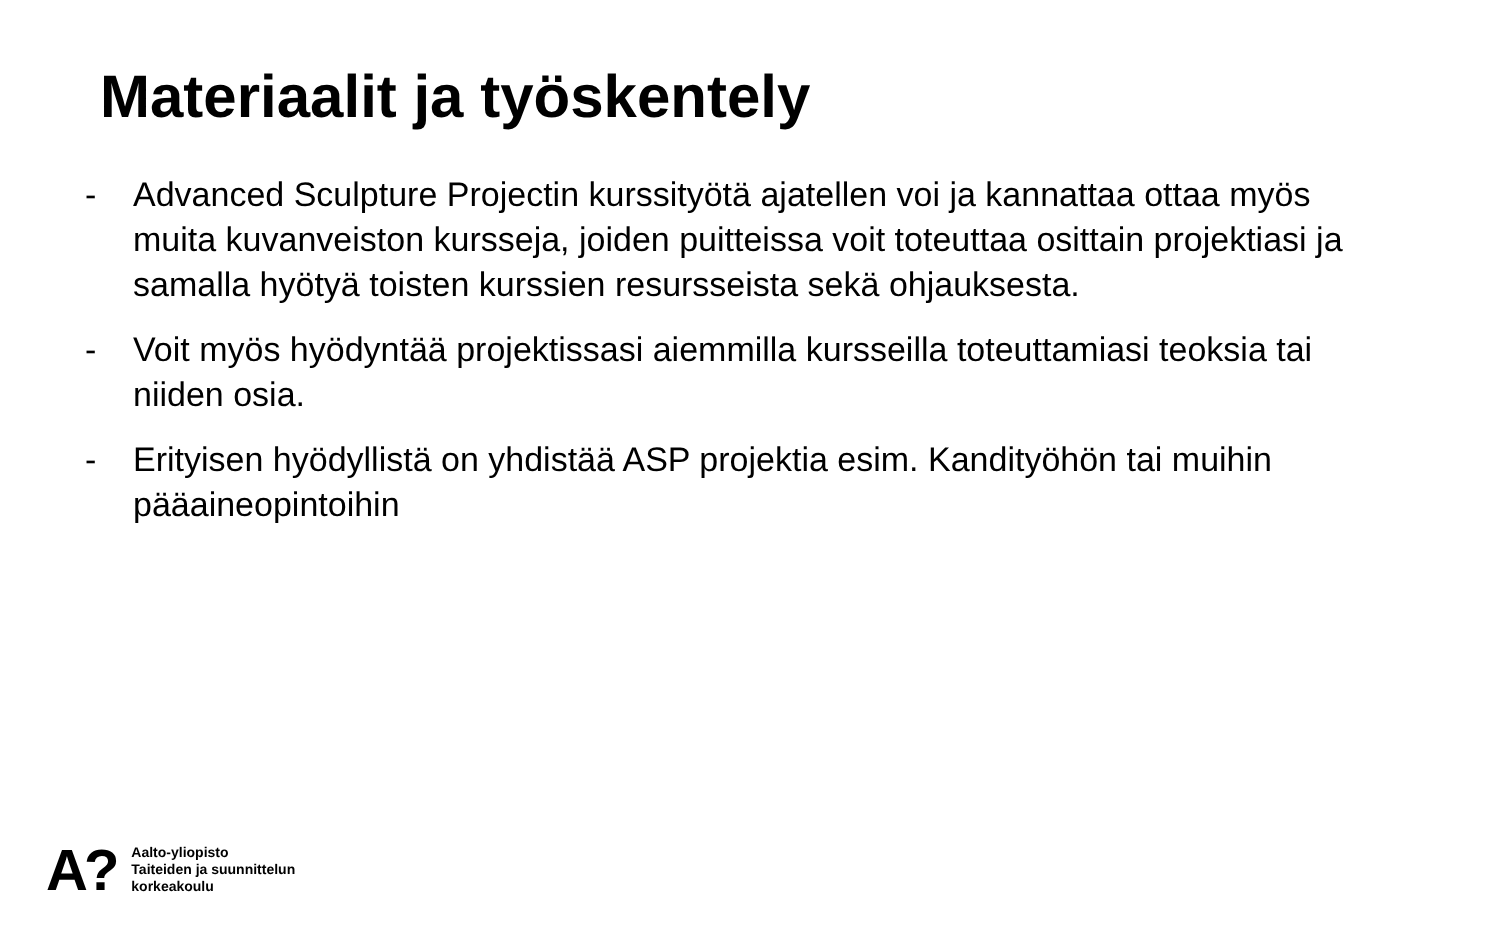Materiaalit ja työskentely
- Advanced Sculpture Projectin kurssityötä ajatellen voi ja kannattaa ottaa myös muita kuvanveiston kursseja, joiden puitteissa voit toteuttaa osittain projektiasi ja samalla hyötyä toisten kurssien resursseista sekä ohjauksesta.
- Voit myös hyödyntää projektissasi aiemmilla kursseilla toteuttamiasi teoksia tai niiden osia.
- Erityisen hyödyllistä on yhdistää ASP projektia esim. Kandityöhön tai muihin pääaineopintoihin
A?
Aalto-yliopisto
Taiteiden ja suunnittelun
korkeakoulu